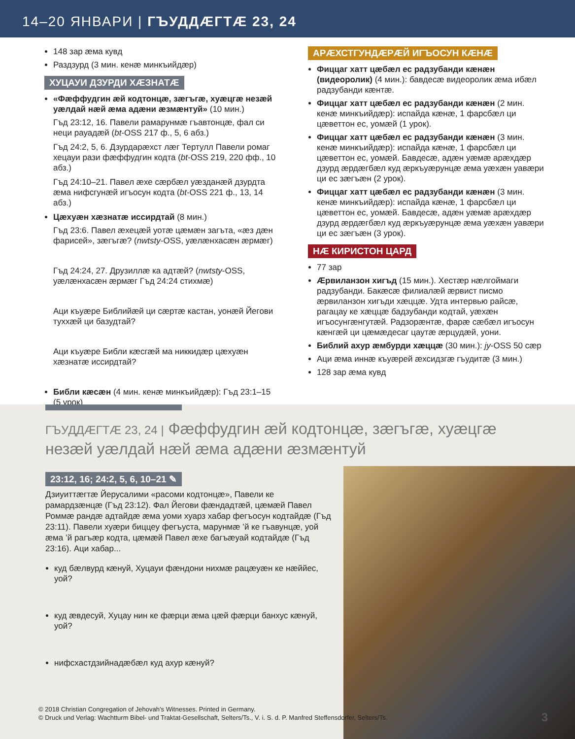14–20 ЯНВАРИ | ГЪУДДÆГТÆ 23, 24
148 зар æма кувд
Раздзурд (3 мин. кенæ минкъийдæр)
ХУЦАУИ ДЗУРДИ ХÆЗНАТÆ
«Фæффудгин æй кодтонцæ, зæгъгæ, хуæцгæ незæй уæлдай нæй æма адæни æзмæнтуй» (10 мин.)
Гъд 23:12, 16. Павели рамарунмæ гъавтонцæ, фал си неци рауадæй (bt-OSS 217 ф., 5, 6 абз.)
Гъд 24:2, 5, 6. Дзурдарæхст лæг Тертулл Павели ромаг хецауи рази фæффудгин кодта (bt-OSS 219, 220 фф., 10 абз.)
Гъд 24:10–21. Павел æхе сæрбæл уæздан­æй дзурдта æма нифсгунæй игъосун кодта (bt-OSS 221 ф., 13, 14 абз.)
Цæхуæн хæзнатæ иссирдтай (8 мин.)
Гъд 23:6. Павел æхецæй уотæ цæмæн загъта, «æз дæн фарисей», зæгъгæ? (nwtsty-OSS, уæлæнхасæн æрмæг)
Гъд 24:24, 27. Друзиллæ ка адтæй? (nwtsty-OSS, уæлæнхасæн æрмæг Гъд 24:24 стихмæ)
Аци къуæре Библийæй ци сæртæ кастан, уонæй Йегови туххæй ци базудтай?
Аци къуæре Библи кæсгæй ма никкидæр цæхуæн хæзнатæ иссирдтай?
Библи кæсæн (4 мин. кенæ минкъийдæр): Гъд 23:1–15 (5 урок)
АРÆХСТГУНДÆРÆЙ ИГЪОСУН КÆНÆ
Фиццаг хатт цæбæл ес радзубанди кæнæн (видеоролик) (4 мин.): бавдесæ видеоролик æма ибæл радзубанди кæнтæ.
Фиццаг хатт цæбæл ес радзубанди кæнæн (2 мин. кенæ минкъийдæр): испайда кæнæ, 1 фарсбæл ци цæветтон ес, уомæй (1 урок).
Фиццаг хатт цæбæл ес радзубанди кæнæн (3 мин. кенæ минкъийдæр): испайда кæнæ, 1 фарсбæл ци цæветтон ес, уомæй. Бавдесæ, адæн уæмæ арæхдæр дзурд æрдæгбæл куд æркъуæрунцæ æма уæхæн уавæри ци ес зæгъæн (2 урок).
Фиццаг хатт цæбæл ес радзубанди кæнæн (3 мин. кенæ минкъийдæр): испайда кæнæ, 1 фарсбæл ци цæветтон ес, уомæй. Бавдесæ, адæн уæмæ арæхдæр дзурд æрдæгбæл куд æркъуæрунцæ æма уæхæн уавæри ци ес зæгъæн (3 урок).
НÆ КИРИСТОН ЦАРД
77 зар
Æрвиланзон хигъд (15 мин.). Хестæр нæлгоймаги радзубанди. Бакæсæ филиалæй æрвист писмо æрвиланзон хигъди хæццæ. Удта интервью райсæ, рагацау ке хæццæ бадзубанди кодтай, уæхæн игъосунгæнгутæй. Радзорæнтæ, фарæ сæбæл игъосун кæнгæй ци цæмæдесаг цаутæ æрцудæй, уони.
Библий ахур æмбурди хæццæ (30 мин.): jy-OSS 50 сæр
Аци æма иннæ къуæрей æхсидзгæ гъудитæ (3 мин.)
128 зар æма кувд
ГЪУДДÆГТÆ 23, 24 | Фæффудгин æй кодтонцæ, зæгъгæ, хуæцгæ незæй уæлдай нæй æма адæни æзмæнтуй
23:12, 16; 24:2, 5, 6, 10–21 ✎
Дзиуиттæгтæ Йерусалими «расоми кодтонцæ», Павели ке рамардзæнцæ (Гъд 23:12). Фал Йегови фæндадтæй, цæмæй Павел Роммæ рандæ адтайдæ æма уоми хуарз хабар фегъосун кодтайдæ (Гъд 23:11). Павели хуæри биццеу фегъуста, марунмæ ’й ке гъавунцæ, уой æма ’й рагъæр кодта, цæмæй Павел æхе багъæуай кодтайдæ (Гъд 23:16). Аци хабар...
куд бæлвурд кæнуй, Хуцауи фæндони нихмæ рацæуæн ке нæййес, уой?
куд æвдесуй, Хуцау нин ке фæрци æма цæй фæрци банхус кæнуй, уой?
нифсхастдзийнадæбæл куд ахур кæнуй?
© 2018 Christian Congregation of Jehovah’s Witnesses. Printed in Germany.
© Druck und Verlag: Wachtturm Bibel- und Traktat-Gesellschaft, Selters/Ts., V. i. S. d. P. Manfred Steffensdorfer, Selters/Ts.
3